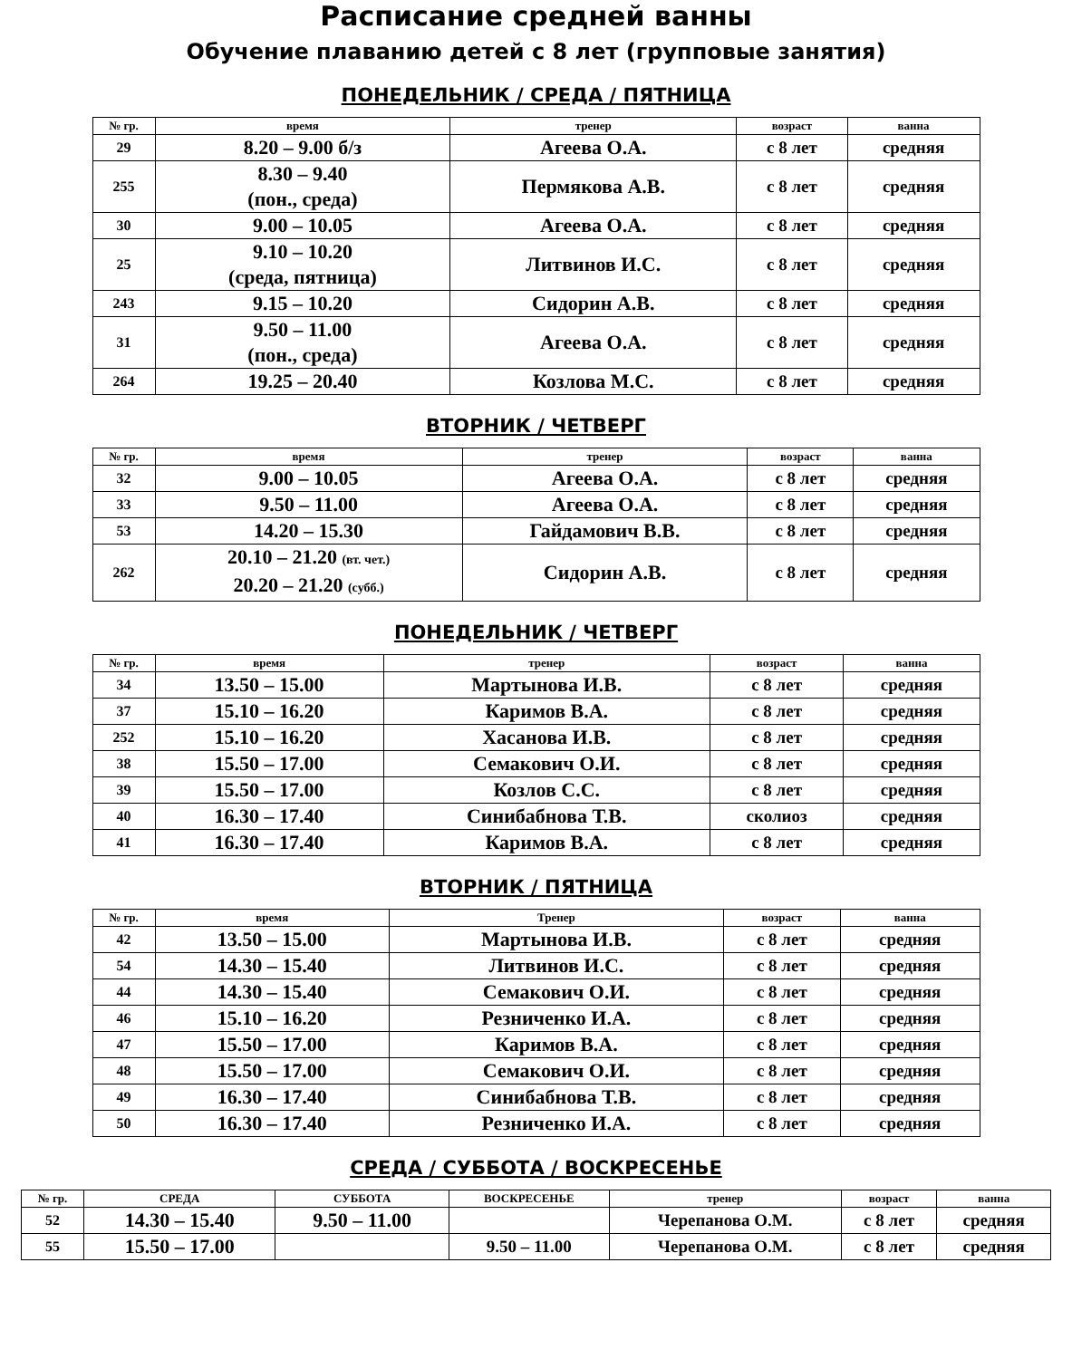Расписание средней ванны
Обучение плаванию детей с 8 лет (групповые занятия)
ПОНЕДЕЛЬНИК / СРЕДА / ПЯТНИЦА
| № гр. | время | тренер | возраст | ванна |
| --- | --- | --- | --- | --- |
| 29 | 8.20 – 9.00 б/з | Агеева О.А. | с 8 лет | средняя |
| 255 | 8.30 – 9.40 (пон., среда) | Пермякова А.В. | с 8 лет | средняя |
| 30 | 9.00 – 10.05 | Агеева О.А. | с 8 лет | средняя |
| 25 | 9.10 – 10.20 (среда, пятница) | Литвинов И.С. | с 8 лет | средняя |
| 243 | 9.15 – 10.20 | Сидорин А.В. | с 8 лет | средняя |
| 31 | 9.50 – 11.00 (пон., среда) | Агеева О.А. | с 8 лет | средняя |
| 264 | 19.25 – 20.40 | Козлова М.С. | с 8 лет | средняя |
ВТОРНИК / ЧЕТВЕРГ
| № гр. | время | тренер | возраст | ванна |
| --- | --- | --- | --- | --- |
| 32 | 9.00 – 10.05 | Агеева О.А. | с 8 лет | средняя |
| 33 | 9.50 – 11.00 | Агеева О.А. | с 8 лет | средняя |
| 53 | 14.20 – 15.30 | Гайдамович В.В. | с 8 лет | средняя |
| 262 | 20.10 – 21.20 (вт. чет.) 20.20 – 21.20 (субб.) | Сидорин А.В. | с 8 лет | средняя |
ПОНЕДЕЛЬНИК / ЧЕТВЕРГ
| № гр. | время | тренер | возраст | ванна |
| --- | --- | --- | --- | --- |
| 34 | 13.50 – 15.00 | Мартынова И.В. | с 8 лет | средняя |
| 37 | 15.10 – 16.20 | Каримов В.А. | с 8 лет | средняя |
| 252 | 15.10 – 16.20 | Хасанова И.В. | с 8 лет | средняя |
| 38 | 15.50 – 17.00 | Семакович О.И. | с 8 лет | средняя |
| 39 | 15.50 – 17.00 | Козлов С.С. | с 8 лет | средняя |
| 40 | 16.30 – 17.40 | Синибабнова Т.В. | сколиоз | средняя |
| 41 | 16.30 – 17.40 | Каримов В.А. | с 8 лет | средняя |
ВТОРНИК / ПЯТНИЦА
| № гр. | время | Тренер | возраст | ванна |
| --- | --- | --- | --- | --- |
| 42 | 13.50 – 15.00 | Мартынова И.В. | с 8 лет | средняя |
| 54 | 14.30 – 15.40 | Литвинов И.С. | с 8 лет | средняя |
| 44 | 14.30 – 15.40 | Семакович О.И. | с 8 лет | средняя |
| 46 | 15.10 – 16.20 | Резниченко И.А. | с 8 лет | средняя |
| 47 | 15.50 – 17.00 | Каримов В.А. | с 8 лет | средняя |
| 48 | 15.50 – 17.00 | Семакович О.И. | с 8 лет | средняя |
| 49 | 16.30 – 17.40 | Синибабнова Т.В. | с 8 лет | средняя |
| 50 | 16.30 – 17.40 | Резниченко И.А. | с 8 лет | средняя |
СРЕДА / СУББОТА / ВОСКРЕСЕНЬЕ
| № гр. | СРЕДА | СУББОТА | ВОСКРЕСЕНЬЕ | тренер | возраст | ванна |
| --- | --- | --- | --- | --- | --- | --- |
| 52 | 14.30 – 15.40 | 9.50 – 11.00 | | Черепанова О.М. | с 8 лет | средняя |
| 55 | 15.50 – 17.00 | | 9.50 – 11.00 | Черепанова О.М. | с 8 лет | средняя |